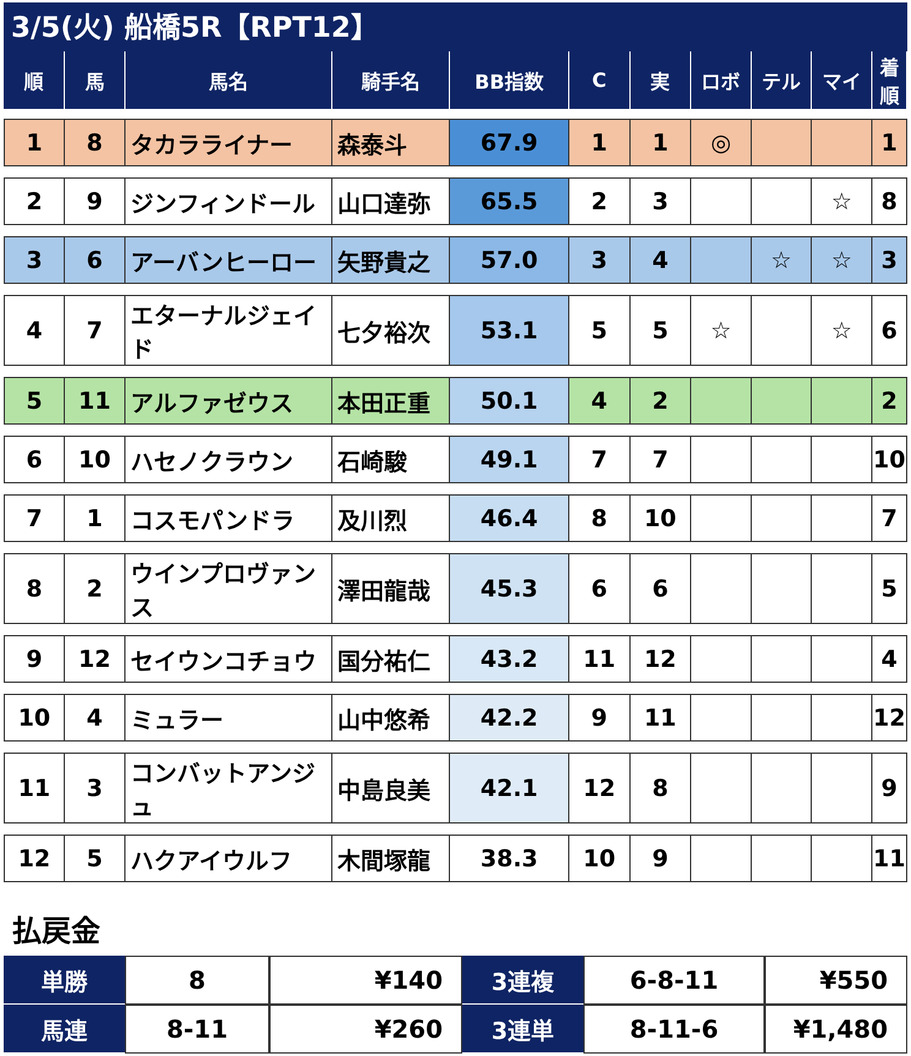3/5(火) 船橋5R【RPT12】
| 順 | 馬 | 馬名 | 騎手名 | BB指数 | C | 実 | ロボ | テル | マイ | 着順 |
| --- | --- | --- | --- | --- | --- | --- | --- | --- | --- | --- |
| 1 | 8 | タカラライナー | 森泰斗 | 67.9 | 1 | 1 | ◎ | | | 1 |
| 2 | 9 | ジンフィンドール | 山口達弥 | 65.5 | 2 | 3 | | | ☆ | 8 |
| 3 | 6 | アーバンヒーロー | 矢野貴之 | 57.0 | 3 | 4 | | ☆ | ☆ | 3 |
| 4 | 7 | エターナルジェイド | 七夕裕次 | 53.1 | 5 | 5 | ☆ | | ☆ | 6 |
| 5 | 11 | アルファゼウス | 本田正重 | 50.1 | 4 | 2 | | | | 2 |
| 6 | 10 | ハセノクラウン | 石崎駿 | 49.1 | 7 | 7 | | | | 10 |
| 7 | 1 | コスモパンドラ | 及川烈 | 46.4 | 8 | 10 | | | | 7 |
| 8 | 2 | ウインプロヴァンス | 澤田龍哉 | 45.3 | 6 | 6 | | | | 5 |
| 9 | 12 | セイウンコチョウ | 国分祐仁 | 43.2 | 11 | 12 | | | | 4 |
| 10 | 4 | ミュラー | 山中悠希 | 42.2 | 9 | 11 | | | | 12 |
| 11 | 3 | コンバットアンジュ | 中島良美 | 42.1 | 12 | 8 | | | | 9 |
| 12 | 5 | ハクアイウルフ | 木間塚龍 | 38.3 | 10 | 9 | | | | 11 |
払戻金
| 単勝 | 8 | ¥140 | 3連複 | 6-8-11 | ¥550 |
| 馬連 | 8-11 | ¥260 | 3連単 | 8-11-6 | ¥1,480 |